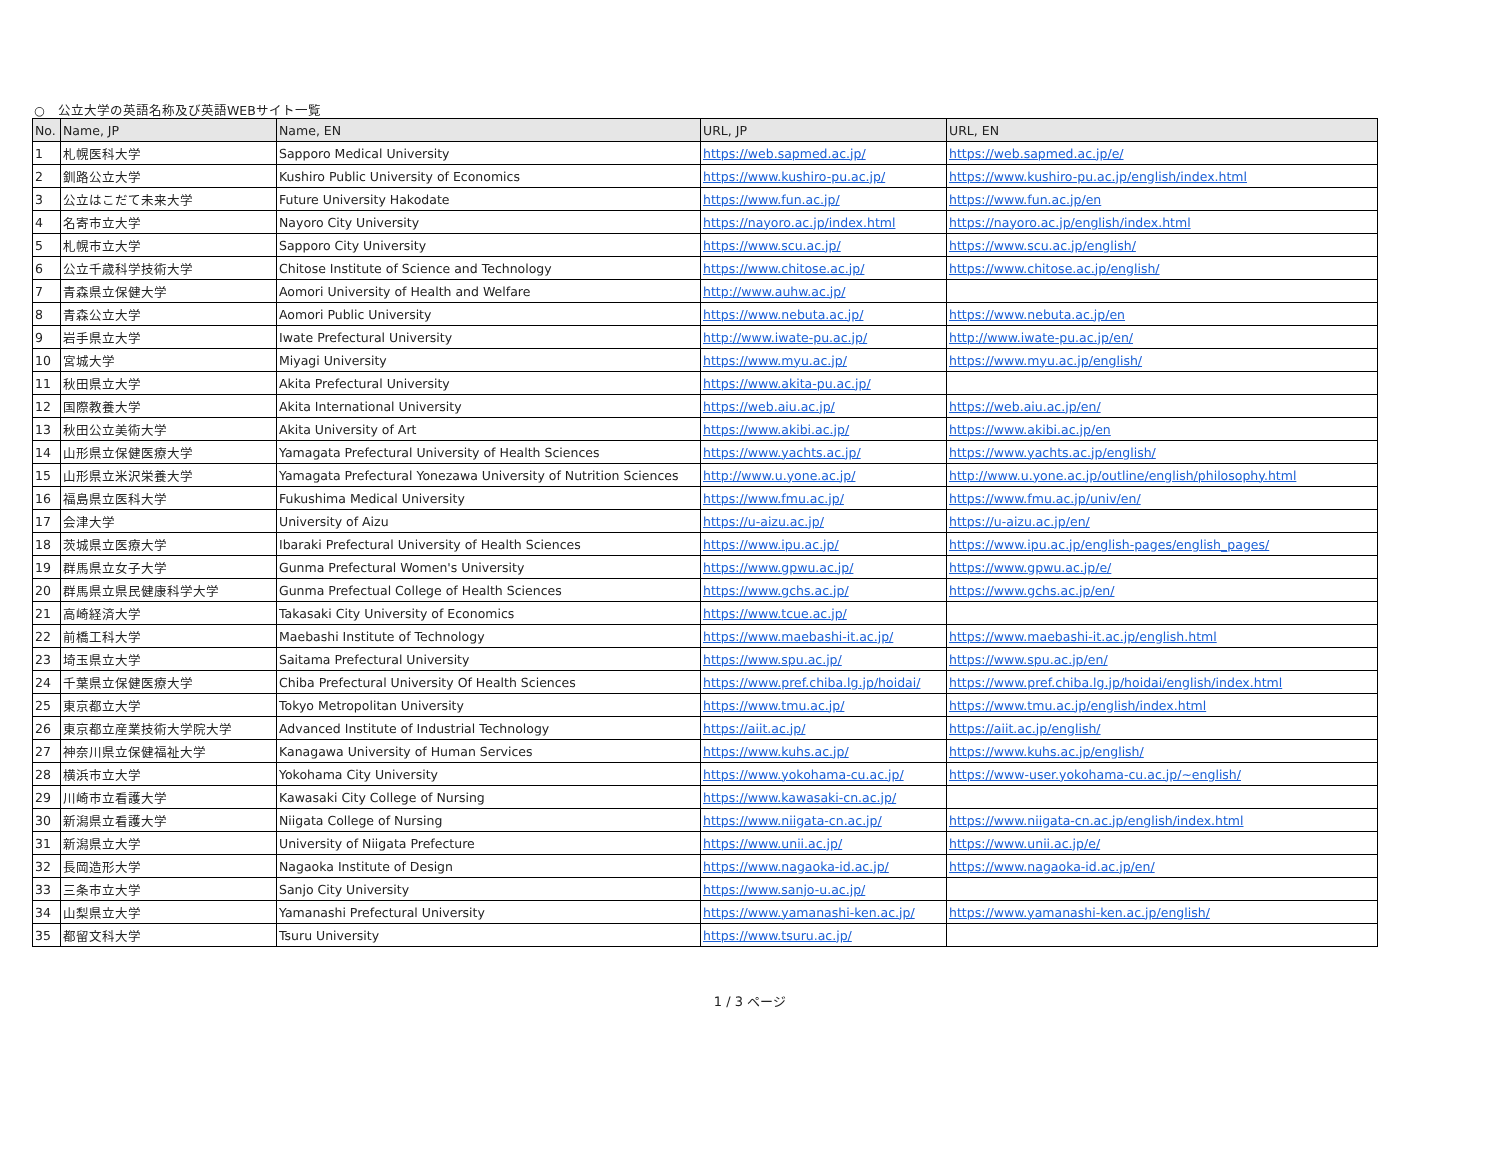○　公立大学の英語名称及び英語WEBサイト一覧
| No. | Name, JP | Name, EN | URL, JP | URL, EN |
| --- | --- | --- | --- | --- |
| 1 | 札幌医科大学 | Sapporo Medical University | https://web.sapmed.ac.jp/ | https://web.sapmed.ac.jp/e/ |
| 2 | 釧路公立大学 | Kushiro Public University of Economics | https://www.kushiro-pu.ac.jp/ | https://www.kushiro-pu.ac.jp/english/index.html |
| 3 | 公立はこだて未来大学 | Future University Hakodate | https://www.fun.ac.jp/ | https://www.fun.ac.jp/en |
| 4 | 名寄市立大学 | Nayoro City University | https://nayoro.ac.jp/index.html | https://nayoro.ac.jp/english/index.html |
| 5 | 札幌市立大学 | Sapporo City University | https://www.scu.ac.jp/ | https://www.scu.ac.jp/english/ |
| 6 | 公立千歳科学技術大学 | Chitose Institute of Science and Technology | https://www.chitose.ac.jp/ | https://www.chitose.ac.jp/english/ |
| 7 | 青森県立保健大学 | Aomori University of Health and Welfare | http://www.auhw.ac.jp/ | |
| 8 | 青森公立大学 | Aomori Public University | https://www.nebuta.ac.jp/ | https://www.nebuta.ac.jp/en |
| 9 | 岩手県立大学 | Iwate Prefectural University | http://www.iwate-pu.ac.jp/ | http://www.iwate-pu.ac.jp/en/ |
| 10 | 宮城大学 | Miyagi University | https://www.myu.ac.jp/ | https://www.myu.ac.jp/english/ |
| 11 | 秋田県立大学 | Akita Prefectural University | https://www.akita-pu.ac.jp/ | |
| 12 | 国際教養大学 | Akita International University | https://web.aiu.ac.jp/ | https://web.aiu.ac.jp/en/ |
| 13 | 秋田公立美術大学 | Akita University of Art | https://www.akibi.ac.jp/ | https://www.akibi.ac.jp/en |
| 14 | 山形県立保健医療大学 | Yamagata Prefectural University of Health Sciences | https://www.yachts.ac.jp/ | https://www.yachts.ac.jp/english/ |
| 15 | 山形県立米沢栄養大学 | Yamagata Prefectural Yonezawa University of Nutrition Sciences | http://www.u.yone.ac.jp/ | http://www.u.yone.ac.jp/outline/english/philosophy.html |
| 16 | 福島県立医科大学 | Fukushima Medical University | https://www.fmu.ac.jp/ | https://www.fmu.ac.jp/univ/en/ |
| 17 | 会津大学 | University of Aizu | https://u-aizu.ac.jp/ | https://u-aizu.ac.jp/en/ |
| 18 | 茨城県立医療大学 | Ibaraki Prefectural University of Health Sciences | https://www.ipu.ac.jp/ | https://www.ipu.ac.jp/english-pages/english_pages/ |
| 19 | 群馬県立女子大学 | Gunma Prefectural Women's University | https://www.gpwu.ac.jp/ | https://www.gpwu.ac.jp/e/ |
| 20 | 群馬県立県民健康科学大学 | Gunma Prefectual College of Health Sciences | https://www.gchs.ac.jp/ | https://www.gchs.ac.jp/en/ |
| 21 | 高崎経済大学 | Takasaki City University of Economics | https://www.tcue.ac.jp/ | |
| 22 | 前橋工科大学 | Maebashi Institute of Technology | https://www.maebashi-it.ac.jp/ | https://www.maebashi-it.ac.jp/english.html |
| 23 | 埼玉県立大学 | Saitama Prefectural University | https://www.spu.ac.jp/ | https://www.spu.ac.jp/en/ |
| 24 | 千葉県立保健医療大学 | Chiba Prefectural University Of Health Sciences | https://www.pref.chiba.lg.jp/hoidai/ | https://www.pref.chiba.lg.jp/hoidai/english/index.html |
| 25 | 東京都立大学 | Tokyo Metropolitan University | https://www.tmu.ac.jp/ | https://www.tmu.ac.jp/english/index.html |
| 26 | 東京都立産業技術大学院大学 | Advanced Institute of Industrial Technology | https://aiit.ac.jp/ | https://aiit.ac.jp/english/ |
| 27 | 神奈川県立保健福祉大学 | Kanagawa University of Human Services | https://www.kuhs.ac.jp/ | https://www.kuhs.ac.jp/english/ |
| 28 | 横浜市立大学 | Yokohama City University | https://www.yokohama-cu.ac.jp/ | https://www-user.yokohama-cu.ac.jp/~english/ |
| 29 | 川崎市立看護大学 | Kawasaki City College of Nursing | https://www.kawasaki-cn.ac.jp/ | |
| 30 | 新潟県立看護大学 | Niigata College of Nursing | https://www.niigata-cn.ac.jp/ | https://www.niigata-cn.ac.jp/english/index.html |
| 31 | 新潟県立大学 | University of Niigata Prefecture | https://www.unii.ac.jp/ | https://www.unii.ac.jp/e/ |
| 32 | 長岡造形大学 | Nagaoka Institute of Design | https://www.nagaoka-id.ac.jp/ | https://www.nagaoka-id.ac.jp/en/ |
| 33 | 三条市立大学 | Sanjo City University | https://www.sanjo-u.ac.jp/ | |
| 34 | 山梨県立大学 | Yamanashi Prefectural University | https://www.yamanashi-ken.ac.jp/ | https://www.yamanashi-ken.ac.jp/english/ |
| 35 | 都留文科大学 | Tsuru University | https://www.tsuru.ac.jp/ | |
1 / 3 ページ